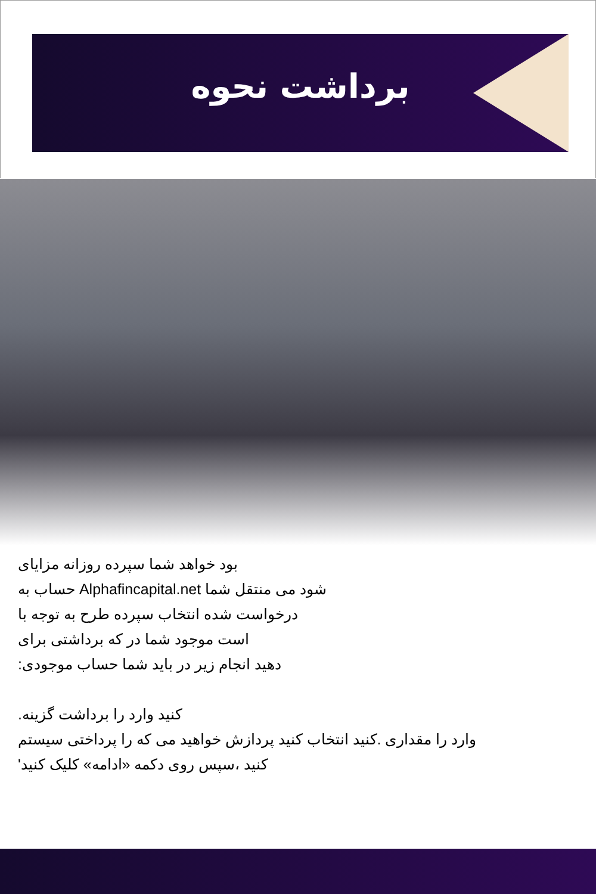برداشت نحوه
بود خواهد شما سپرده روزانه مزایای
شود می منتقل شما Alphafincapital.net حساب به
درخواست شده انتخاب سپرده طرح به توجه با
است موجود شما در که برداشتی برای
دهید انجام زیر در باید شما حساب موجودی:
کنید وارد را برداشت گزینه.
وارد را مقداری .کنید انتخاب کنید پردازش خواهید می که را پرداختی سیستم
کنید ،سپس روی دکمه «ادامه» کلیک کنید'